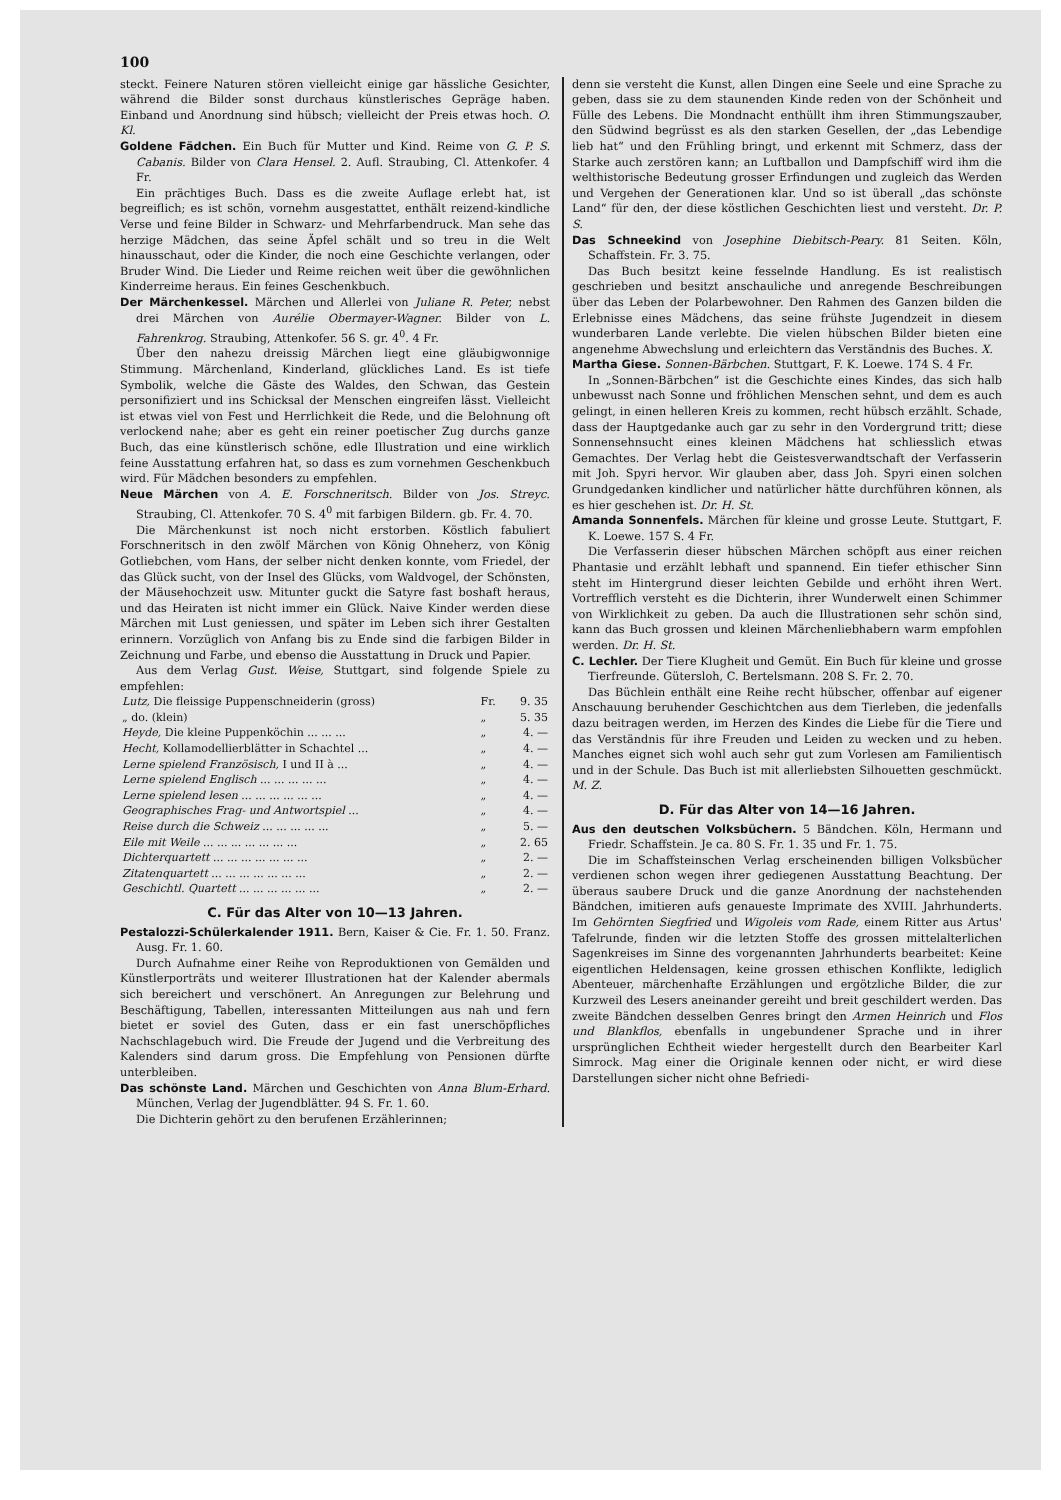100
steckt. Feinere Naturen stören vielleicht einige gar hässliche Gesichter, während die Bilder sonst durchaus künstlerisches Gepräge haben. Einband und Anordnung sind hübsch; vielleicht der Preis etwas hoch. O. Kl.
Goldene Fädchen. Ein Buch für Mutter und Kind. Reime von G. P. S. Cabanis. Bilder von Clara Hensel. 2. Aufl. Straubing, Cl. Attenkofer. 4 Fr.
Ein prächtiges Buch. Dass es die zweite Auflage erlebt hat, ist begreiflich; es ist schön, vornehm ausgestattet, enthält reizend-kindliche Verse und feine Bilder in Schwarz- und Mehrfarbendruck. Man sehe das herzige Mädchen, das seine Äpfel schält und so treu in die Welt hinausschaut, oder die Kinder, die noch eine Geschichte verlangen, oder Bruder Wind. Die Lieder und Reime reichen weit über die gewöhnlichen Kinderreime heraus. Ein feines Geschenkbuch.
Der Märchenkessel. Märchen und Allerlei von Juliane R. Peter, nebst drei Märchen von Aurélie Obermayer-Wagner. Bilder von L. Fahrenkrog. Straubing, Attenkofer. 56 S. gr. 4<sup>0</sup>. 4 Fr.
Über den nahezu dreissig Märchen liegt eine gläubigwonnige Stimmung. Märchenland, Kinderland, glückliches Land. Es ist tiefe Symbolik, welche die Gäste des Waldes, den Schwan, das Gestein personifiziert und ins Schicksal der Menschen eingreifen lässt. Vielleicht ist etwas viel von Fest und Herrlichkeit die Rede, und die Belohnung oft verlockend nahe; aber es geht ein reiner poetischer Zug durchs ganze Buch, das eine künstlerisch schöne, edle Illustration und eine wirklich feine Ausstattung erfahren hat, so dass es zum vornehmen Geschenkbuch wird. Für Mädchen besonders zu empfehlen.
Neue Märchen von A. E. Forschneritsch. Bilder von Jos. Streyc. Straubing, Cl. Attenkofer. 70 S. 4<sup>0</sup> mit farbigen Bildern. gb. Fr. 4. 70.
Die Märchenkunst ist noch nicht erstorben. Köstlich fabuliert Forschneritsch in den zwölf Märchen von König Ohneherz, von König Gotliebchen, vom Hans, der selber nicht denken konnte, vom Friedel, der das Glück sucht, von der Insel des Glücks, vom Waldvogel, der Schönsten, der Mäusehochzeit usw. Mitunter guckt die Satyre fast boshaft heraus, und das Heiraten ist nicht immer ein Glück. Naive Kinder werden diese Märchen mit Lust geniessen, und später im Leben sich ihrer Gestalten erinnern. Vorzüglich von Anfang bis zu Ende sind die farbigen Bilder in Zeichnung und Farbe, und ebenso die Ausstattung in Druck und Papier.
Aus dem Verlag Gust. Weise, Stuttgart, sind folgende Spiele zu empfehlen:
| Lutz, Die fleissige Puppenschneiderin (gross) | Fr. | 9. 35 |
| „ do. (klein) | „ | 5. 35 |
| Heyde, Die kleine Puppenköchin ... ... ... | „ | 4. — |
| Hecht, Kollamodellierblätter in Schachtel ... | „ | 4. — |
| Lerne spielend Französisch, I und II à ... | „ | 4. — |
| Lerne spielend Englisch ... ... ... ... ... | „ | 4. — |
| Lerne spielend lesen ... ... ... ... ... ... | „ | 4. — |
| Geographisches Frag- und Antwortspiel ... | „ | 4. — |
| Reise durch die Schweiz ... ... ... ... ... | „ | 5. — |
| Eile mit Weile ... ... ... ... ... ... ... | „ | 2. 65 |
| Dichterquartett ... ... ... ... ... ... ... | „ | 2. — |
| Zitatenquartett ... ... ... ... ... ... ... | „ | 2. — |
| Geschichtl. Quartett ... ... ... ... ... ... | „ | 2. — |
C. Für das Alter von 10—13 Jahren.
Pestalozzi-Schülerkalender 1911. Bern, Kaiser & Cie. Fr. 1. 50. Franz. Ausg. Fr. 1. 60.
Durch Aufnahme einer Reihe von Reproduktionen von Gemälden und Künstlerporträts und weiterer Illustrationen hat der Kalender abermals sich bereichert und verschönert. An Anregungen zur Belehrung und Beschäftigung, Tabellen, interessanten Mitteilungen aus nah und fern bietet er soviel des Guten, dass er ein fast unerschöpfliches Nachschlagebuch wird. Die Freude der Jugend und die Verbreitung des Kalenders sind darum gross. Die Empfehlung von Pensionen dürfte unterbleiben.
Das schönste Land. Märchen und Geschichten von Anna Blum-Erhard. München, Verlag der Jugendblätter. 94 S. Fr. 1. 60.
Die Dichterin gehört zu den berufenen Erzählerinnen;
denn sie versteht die Kunst, allen Dingen eine Seele und eine Sprache zu geben, dass sie zu dem staunenden Kinde reden von der Schönheit und Fülle des Lebens. Die Mondnacht enthüllt ihm ihren Stimmungszauber, den Südwind begrüsst es als den starken Gesellen, der „das Lebendige lieb hat“ und den Frühling bringt, und erkennt mit Schmerz, dass der Starke auch zerstören kann; an Luftballon und Dampfschiff wird ihm die welthistorische Bedeutung grosser Erfindungen und zugleich das Werden und Vergehen der Generationen klar. Und so ist überall „das schönste Land“ für den, der diese köstlichen Geschichten liest und versteht. Dr. P. S.
Das Schneekind von Josephine Diebitsch-Peary. 81 Seiten. Köln, Schaffstein. Fr. 3. 75.
Das Buch besitzt keine fesselnde Handlung. Es ist realistisch geschrieben und besitzt anschauliche und anregende Beschreibungen über das Leben der Polarbewohner. Den Rahmen des Ganzen bilden die Erlebnisse eines Mädchens, das seine frühste Jugendzeit in diesem wunderbaren Lande verlebte. Die vielen hübschen Bilder bieten eine angenehme Abwechslung und erleichtern das Verständnis des Buches. X.
Martha Giese. Sonnen-Bärbchen. Stuttgart, F. K. Loewe. 174 S. 4 Fr.
In „Sonnen-Bärbchen“ ist die Geschichte eines Kindes, das sich halb unbewusst nach Sonne und fröhlichen Menschen sehnt, und dem es auch gelingt, in einen helleren Kreis zu kommen, recht hübsch erzählt. Schade, dass der Hauptgedanke auch gar zu sehr in den Vordergrund tritt; diese Sonnensehnsucht eines kleinen Mädchens hat schliesslich etwas Gemachtes. Der Verlag hebt die Geistesverwandtschaft der Verfasserin mit Joh. Spyri hervor. Wir glauben aber, dass Joh. Spyri einen solchen Grundgedanken kindlicher und natürlicher hätte durchführen können, als es hier geschehen ist. Dr. H. St.
Amanda Sonnenfels. Märchen für kleine und grosse Leute. Stuttgart, F. K. Loewe. 157 S. 4 Fr.
Die Verfasserin dieser hübschen Märchen schöpft aus einer reichen Phantasie und erzählt lebhaft und spannend. Ein tiefer ethischer Sinn steht im Hintergrund dieser leichten Gebilde und erhöht ihren Wert. Vortrefflich versteht es die Dichterin, ihrer Wunderwelt einen Schimmer von Wirklichkeit zu geben. Da auch die Illustrationen sehr schön sind, kann das Buch grossen und kleinen Märchenliebhabern warm empfohlen werden. Dr. H. St.
C. Lechler. Der Tiere Klugheit und Gemüt. Ein Buch für kleine und grosse Tierfreunde. Gütersloh, C. Bertelsmann. 208 S. Fr. 2. 70.
Das Büchlein enthält eine Reihe recht hübscher, offenbar auf eigener Anschauung beruhender Geschichtchen aus dem Tierleben, die jedenfalls dazu beitragen werden, im Herzen des Kindes die Liebe für die Tiere und das Verständnis für ihre Freuden und Leiden zu wecken und zu heben. Manches eignet sich wohl auch sehr gut zum Vorlesen am Familientisch und in der Schule. Das Buch ist mit allerliebsten Silhouetten geschmückt. M. Z.
D. Für das Alter von 14—16 Jahren.
Aus den deutschen Volksbüchern. 5 Bändchen. Köln, Hermann und Friedr. Schaffstein. Je ca. 80 S. Fr. 1. 35 und Fr. 1. 75.
Die im Schaffsteinschen Verlag erscheinenden billigen Volksbücher verdienen schon wegen ihrer gediegenen Ausstattung Beachtung. Der überaus saubere Druck und die ganze Anordnung der nachstehenden Bändchen, imitieren aufs genaueste Imprimate des XVIII. Jahrhunderts. Im Gehörnten Siegfried und Wigoleis vom Rade, einem Ritter aus Artus' Tafelrunde, finden wir die letzten Stoffe des grossen mittelalterlichen Sagenkreises im Sinne des vorgenannten Jahrhunderts bearbeitet: Keine eigentlichen Heldensagen, keine grossen ethischen Konflikte, lediglich Abenteuer, märchenhafte Erzählungen und ergötzliche Bilder, die zur Kurzweil des Lesers aneinander gereiht und breit geschildert werden. Das zweite Bändchen desselben Genres bringt den Armen Heinrich und Flos und Blankflos, ebenfalls in ungebundener Sprache und in ihrer ursprünglichen Echtheit wieder hergestellt durch den Bearbeiter Karl Simrock. Mag einer die Originale kennen oder nicht, er wird diese Darstellungen sicher nicht ohne Befriedi-